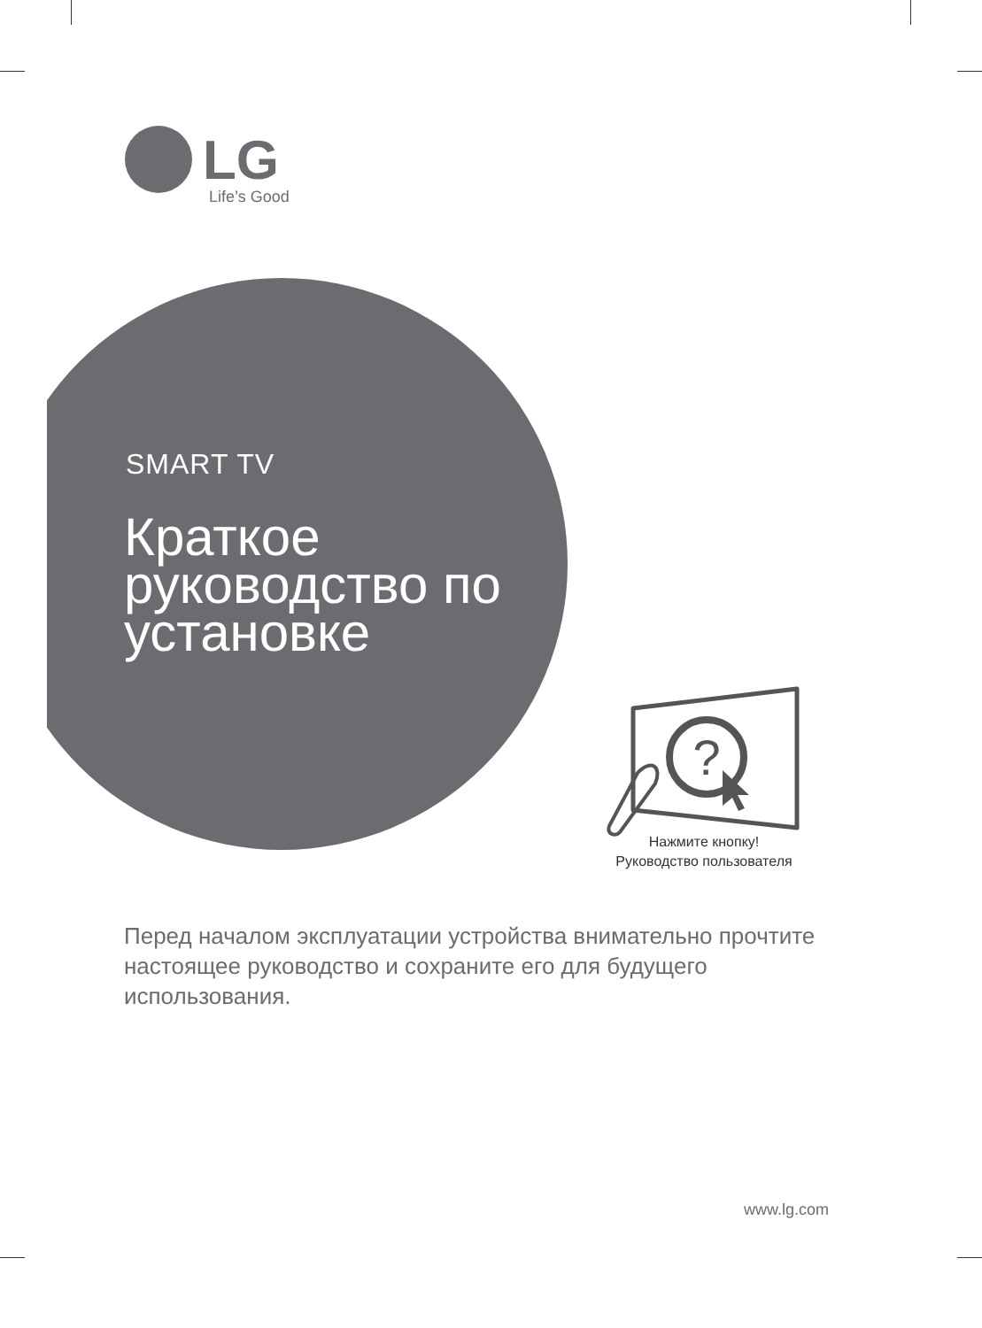LG
Life’s Good
SMART TV
Краткое
руководство по
установке
?
Нажмите кнопку!
Руководство пользователя
Перед началом эксплуатации устройства внимательно прочтите настоящее руководство и сохраните его для будущего использования.
www.lg.com